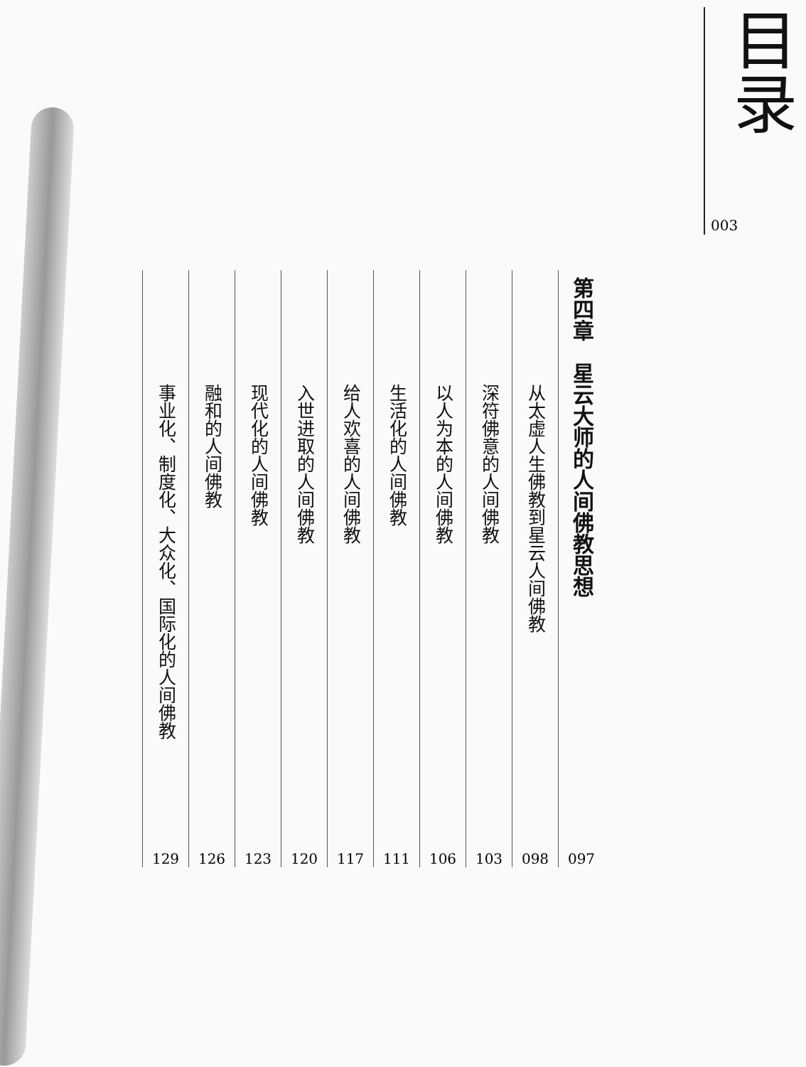目录
003
第四章　星云大师的人间佛教思想
097
从太虚人生佛教到星云人间佛教
098
深符佛意的人间佛教
103
以人为本的人间佛教
106
生活化的人间佛教
111
给人欢喜的人间佛教
117
入世进取的人间佛教
120
现代化的人间佛教
123
融和的人间佛教
126
事业化、制度化、大众化、国际化的人间佛教
129